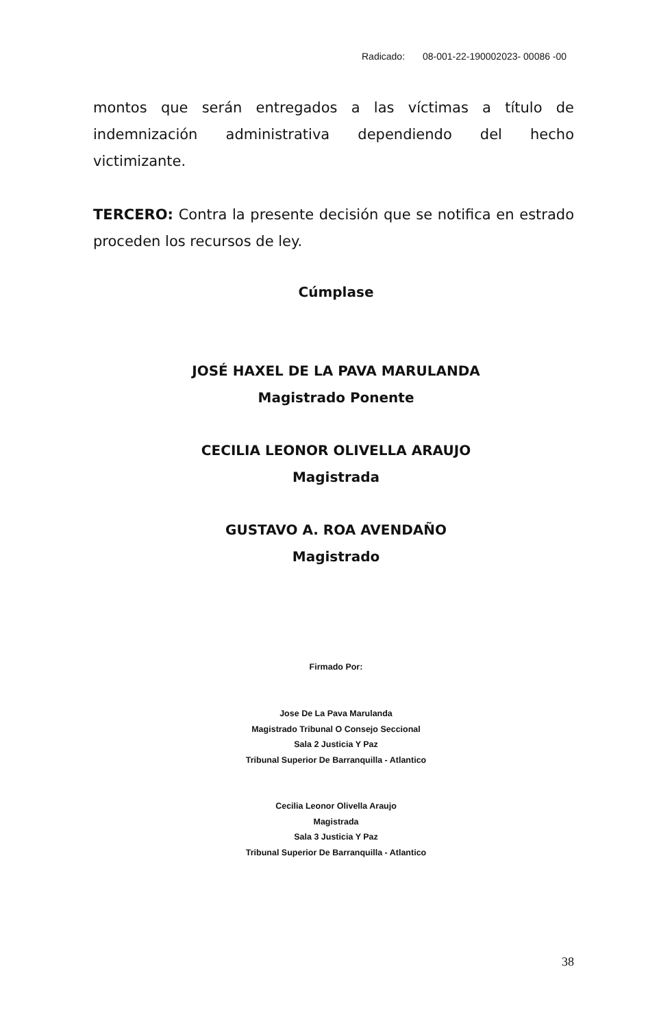Radicado: 08-001-22-190002023- 00086 -00
montos que serán entregados a las víctimas a título de indemnización administrativa dependiendo del hecho victimizante.
TERCERO: Contra la presente decisión que se notifica en estrado proceden los recursos de ley.
Cúmplase
JOSÉ HAXEL DE LA PAVA MARULANDA
Magistrado Ponente
CECILIA LEONOR OLIVELLA ARAUJO
Magistrada
GUSTAVO A. ROA AVENDAÑO
Magistrado
Firmado Por:
Jose De La Pava Marulanda
Magistrado Tribunal O Consejo Seccional
Sala 2 Justicia Y Paz
Tribunal Superior De Barranquilla - Atlantico
Cecilia Leonor Olivella Araujo
Magistrada
Sala 3 Justicia Y Paz
Tribunal Superior De Barranquilla - Atlantico
38